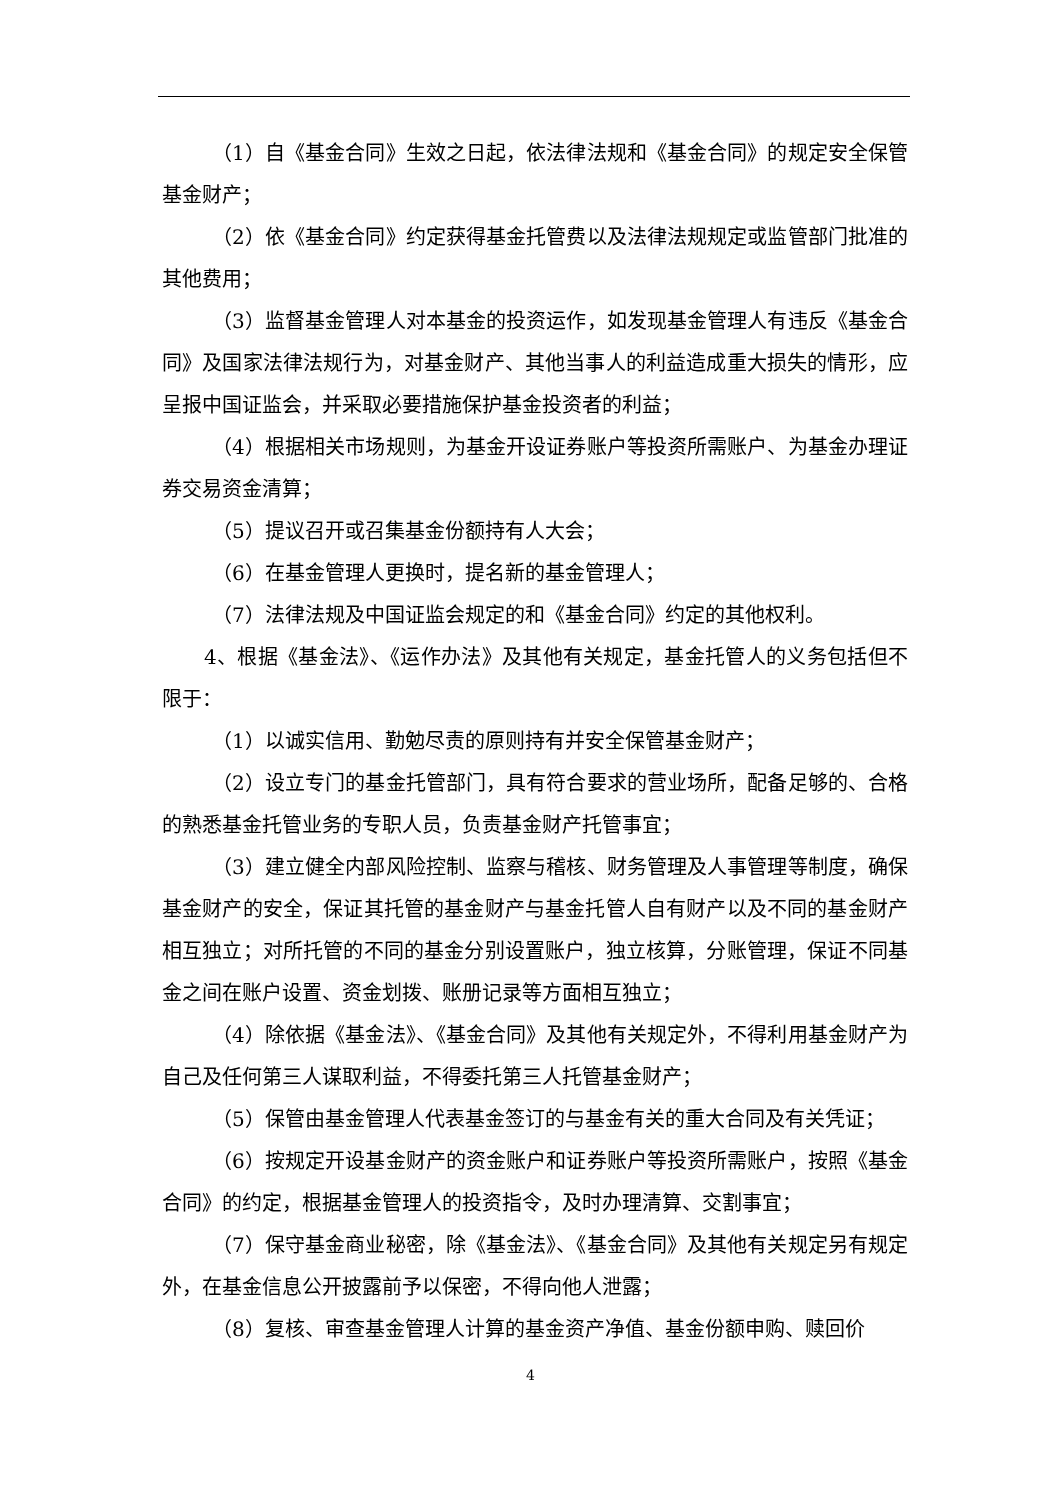（1）自《基金合同》生效之日起，依法律法规和《基金合同》的规定安全保管基金财产；
（2）依《基金合同》约定获得基金托管费以及法律法规规定或监管部门批准的其他费用；
（3）监督基金管理人对本基金的投资运作，如发现基金管理人有违反《基金合同》及国家法律法规行为，对基金财产、其他当事人的利益造成重大损失的情形，应呈报中国证监会，并采取必要措施保护基金投资者的利益；
（4）根据相关市场规则，为基金开设证券账户等投资所需账户、为基金办理证券交易资金清算；
（5）提议召开或召集基金份额持有人大会；
（6）在基金管理人更换时，提名新的基金管理人；
（7）法律法规及中国证监会规定的和《基金合同》约定的其他权利。
4、根据《基金法》、《运作办法》及其他有关规定，基金托管人的义务包括但不限于：
（1）以诚实信用、勤勉尽责的原则持有并安全保管基金财产；
（2）设立专门的基金托管部门，具有符合要求的营业场所，配备足够的、合格的熟悉基金托管业务的专职人员，负责基金财产托管事宜；
（3）建立健全内部风险控制、监察与稽核、财务管理及人事管理等制度，确保基金财产的安全，保证其托管的基金财产与基金托管人自有财产以及不同的基金财产相互独立；对所托管的不同的基金分别设置账户，独立核算，分账管理，保证不同基金之间在账户设置、资金划拨、账册记录等方面相互独立；
（4）除依据《基金法》、《基金合同》及其他有关规定外，不得利用基金财产为自己及任何第三人谋取利益，不得委托第三人托管基金财产；
（5）保管由基金管理人代表基金签订的与基金有关的重大合同及有关凭证；
（6）按规定开设基金财产的资金账户和证券账户等投资所需账户，按照《基金合同》的约定，根据基金管理人的投资指令，及时办理清算、交割事宜；
（7）保守基金商业秘密，除《基金法》、《基金合同》及其他有关规定另有规定外，在基金信息公开披露前予以保密，不得向他人泄露；
（8）复核、审查基金管理人计算的基金资产净值、基金份额申购、赎回价
4